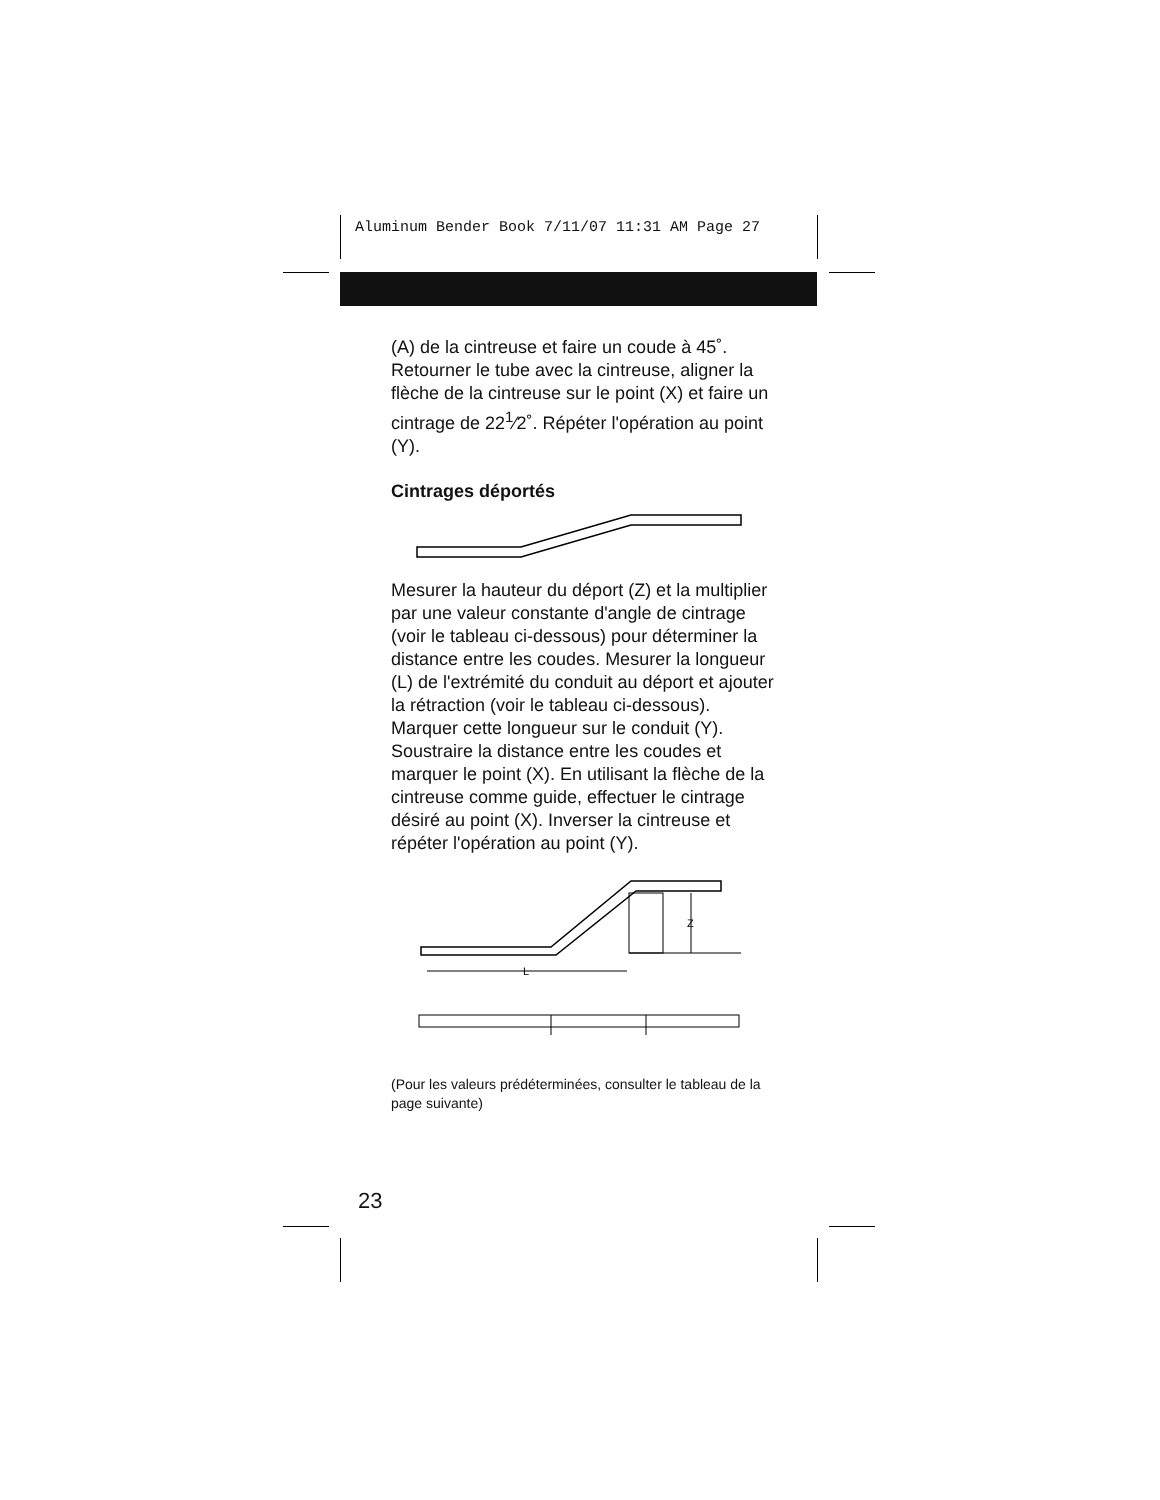Aluminum Bender Book 7/11/07 11:31 AM Page 27
(A) de la cintreuse et faire un coude à 45˚. Retourner le tube avec la cintreuse, aligner la flèche de la cintreuse sur le point (X) et faire un cintrage de 22<sup>1</sup>⁄2˚. Répéter l'opération au point (Y).
Cintrages déportés
Mesurer la hauteur du déport (Z) et la multiplier par une valeur constante d'angle de cintrage (voir le tableau ci-dessous) pour déterminer la distance entre les coudes. Mesurer la longueur (L) de l'extrémité du conduit au déport et ajouter la rétraction (voir le tableau ci-dessous). Marquer cette longueur sur le conduit (Y). Soustraire la distance entre les coudes et marquer le point (X). En utilisant la flèche de la cintreuse comme guide, effectuer le cintrage désiré au point (X). Inverser la cintreuse et répéter l'opération au point (Y).
Z
L
(Pour les valeurs prédéterminées, consulter le tableau de la page suivante)
23